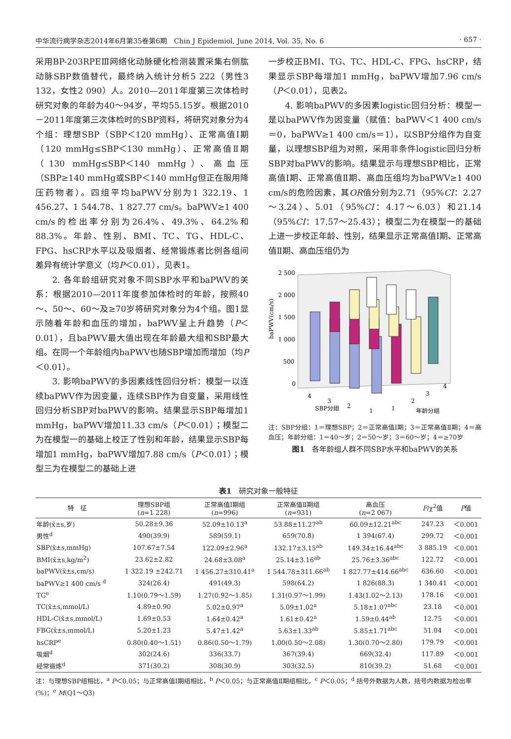中华流行病学杂志2014年6月第35卷第6期　Chin J Epidemiol, June 2014, Vol. 35, No. 6 · 657 ·
采用BP-203RPEⅢ网络化动脉硬化检测装置采集右侧肱动脉SBP数值替代，最终纳入统计分析5 222（男性3 132，女性2 090）人。2010—2011年度第三次体检时研究对象的年龄为40～94岁，平均55.15岁。根据2010－2011年度第三次体检时的SBP资料，将研究对象分为4个组：理想SBP（SBP＜120 mmHg）、正常高值Ⅰ期（120 mmHg≤SBP＜130 mmHg）、正常高值Ⅱ期（130 mmHg≤SBP＜140 mmHg）、高血压（SBP≥140 mmHg或SBP＜140 mmHg但正在服用降压药物者）。四组平均baPWV分别为1 322.19、1 456.27、1 544.78、1 827.77 cm/s。baPWV≥1 400 cm/s的检出率分别为26.4%、49.3%、64.2%和88.3%。年龄、性别、BMI、TC、TG、HDL-C、FPG、hsCRP水平以及吸烟者、经常锻炼者比例各组间差异有统计学意义（均P＜0.01），见表1。
2. 各年龄组研究对象不同SBP水平和baPWV的关系：根据2010—2011年度参加体检时的年龄，按照40～、50～、60～及≥70岁将研究对象分为4个组。图1显示随着年龄和血压的增加，baPWV呈上升趋势（P＜0.01），且baPWV最大值出现在年龄最大组和SBP最大组。在同一个年龄组内baPWV也随SBP增加而增加（均P＜0.01）。
3. 影响baPWV的多因素线性回归分析：模型一以连续baPWV作为因变量，连续SBP作为自变量，采用线性回归分析SBP对baPWV的影响。结果显示SBP每增加1 mmHg，baPWV增加11.33 cm/s（P＜0.01）；模型二为在模型一的基础上校正了性别和年龄，结果显示SBP每增加1 mmHg，baPWV增加7.88 cm/s（P＜0.01）；模型三为在模型二的基础上进
一步校正BMI、TG、TC、HDL-C、FPG、hsCRP，结果显示SBP每增加1 mmHg，baPWV增加7.96 cm/s（P＜0.01），见表2。
4. 影响baPWV的多因素logistic回归分析：模型一是以baPWV作为因变量（赋值：baPWV＜1 400 cm/s＝0，baPWV≥1 400 cm/s＝1），以SBP分组作为自变量，以理想SBP组为对照，采用非条件logistic回归分析SBP对baPWV的影响。结果显示与理想SBP相比，正常高值Ⅰ期、正常高值Ⅱ期、高血压组均为baPWV≥1 400 cm/s的危险因素，其OR值分别为2.71（95%CI：2.27～3.24）、5.01（95%CI：4.17～6.03）和21.14（95%CI：17.57～25.43）；模型二为在模型一的基础上进一步校正年龄、性别，结果显示正常高值Ⅰ期、正常高值Ⅱ期、高血压组仍为
2 500
2 000
1 500
1 000
500
0
baPWV(cm/s)
4
3
2
1
SBP分组
1
2
3
4
年龄分组
注：SBP分组：1＝理想SBP；2＝正常高值Ⅰ期；3＝正常高值Ⅱ期；4＝高血压；年龄分组：1＝40～岁；2＝50～岁；3＝60～岁；4＝≥70岁
图1　各年龄组人群不同SBP水平和baPWV的关系
表1　研究对象一般特征
| 特 征 | 理想SBP组 ( n =1 228) | 正常高值Ⅰ期组 ( n =996) | 正常高值Ⅱ期组 ( n =931) | 高血压 ( n =2 067) | F /χ<sup>2</sup>值 | P 值 |
| --- | --- | --- | --- | --- | --- | --- |
| 年龄(x̄±s,岁) | 50.28±9.36 | 52.09±10.13<sup>a</sup> | 53.88±11.27<sup>ab</sup> | 60.09±12.21<sup>abc</sup> | 247.23 | ＜0.001 |
| 男性<sup>d</sup> | 490(39.9) | 589(59.1) | 659(70.8) | 1 394(67.4) | 299.72 | ＜0.001 |
| SBP(x̄±s,mmHg) | 107.67±7.54 | 122.09±2.96<sup>a</sup> | 132.17±3.15<sup>ab</sup> | 149.34±16.44<sup>abc</sup> | 3 885.19 | ＜0.001 |
| BMI(x̄±s,kg/m<sup>2</sup>) | 23.62±2.82 | 24.68±3.08<sup>a</sup> | 25.14±3.16<sup>ab</sup> | 25.76±3.36<sup>abc</sup> | 122.72 | ＜0.001 |
| baPWV(x̄±s,cm/s) | 1 322.19 ±242.71 | 1 456.27±310.41<sup>a</sup> | 1 544.78±311.66<sup>ab</sup> | 1 827.77±414.66<sup>abc</sup> | 636.60 | ＜0.001 |
| baPWV≥1 400 cm/s <sup>d</sup> | 324(26.4) | 491(49.3) | 598(64.2) | 1 826(88.3) | 1 340.41 | ＜0.001 |
| TG<sup>e</sup> | 1.10(0.79～1.59) | 1.27(0.92～1.85) | 1.31(0.97～1.99) | 1.43(1.02～2.13) | 178.16 | ＜0.001 |
| TC(x̄±s,mmol/L) | 4.89±0.90 | 5.02±0.97<sup>a</sup> | 5.09±1.02<sup>a</sup> | 5.18±1.07<sup>abc</sup> | 23.18 | ＜0.001 |
| HDL-C(x̄±s,mmol/L) | 1.69±0.53 | 1.64±0.42<sup>a</sup> | 1.61±0.42<sup>a</sup> | 1.59±0.44<sup>ab</sup> | 12.75 | ＜0.001 |
| FBG(x̄±s,mmol/L) | 5.20±1.23 | 5.47±1.42<sup>a</sup> | 5.63±1.33<sup>ab</sup> | 5.85±1.71<sup>abc</sup> | 51.04 | ＜0.001 |
| hsCRP<sup>e</sup> | 0.80(0.40～1.51) | 0.86(0.50～1.79) | 1.00(0.50～2.08) | 1.30(0.70～2.80) | 179.79 | ＜0.001 |
| 吸烟<sup>d</sup> | 302(24.6) | 336(33.7) | 367(39.4) | 669(32.4) | 117.89 | ＜0.001 |
| 经常锻炼<sup>d</sup> | 371(30.2) | 308(30.9) | 303(32.5) | 810(39.2) | 51.68 | ＜0.001 |
注：与理想SBP组相比，<sup>a</sup> P＜0.05；与正常高值Ⅰ期组相比，<sup>b</sup> P＜0.05；与正常高值Ⅱ期组相比，<sup>c</sup> P＜0.05；<sup>d</sup> 括号外数据为人数，括号内数据为检出率(%)；<sup>e</sup> M(Q1～Q3)